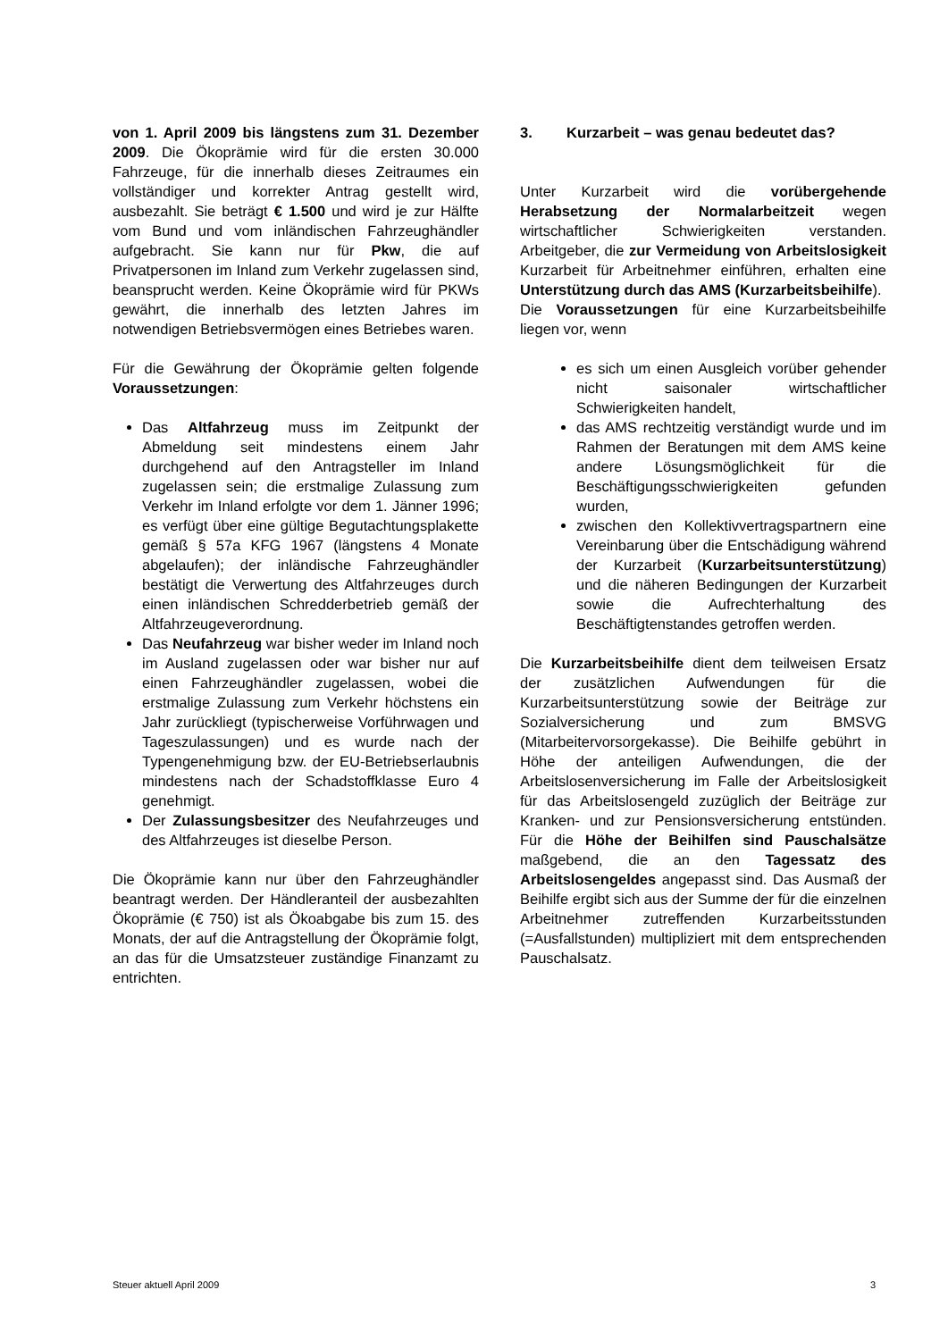von 1. April 2009 bis längstens zum 31. Dezember 2009. Die Ökoprämie wird für die ersten 30.000 Fahrzeuge, für die innerhalb dieses Zeitraumes ein vollständiger und korrekter Antrag gestellt wird, ausbezahlt. Sie beträgt € 1.500 und wird je zur Hälfte vom Bund und vom inländischen Fahrzeughändler aufgebracht. Sie kann nur für Pkw, die auf Privatpersonen im Inland zum Verkehr zugelassen sind, beansprucht werden. Keine Ökoprämie wird für PKWs gewährt, die innerhalb des letzten Jahres im notwendigen Betriebsvermögen eines Betriebes waren.
Für die Gewährung der Ökoprämie gelten folgende Voraussetzungen:
Das Altfahrzeug muss im Zeitpunkt der Abmeldung seit mindestens einem Jahr durchgehend auf den Antragsteller im Inland zugelassen sein; die erstmalige Zulassung zum Verkehr im Inland erfolgte vor dem 1. Jänner 1996; es verfügt über eine gültige Begutachtungsplakette gemäß § 57a KFG 1967 (längstens 4 Monate abgelaufen); der inländische Fahrzeughändler bestätigt die Verwertung des Altfahrzeuges durch einen inländischen Schredderbetrieb gemäß der Altfahrzeugeverordnung.
Das Neufahrzeug war bisher weder im Inland noch im Ausland zugelassen oder war bisher nur auf einen Fahrzeughändler zugelassen, wobei die erstmalige Zulassung zum Verkehr höchstens ein Jahr zurückliegt (typischerweise Vorführwagen und Tageszulassungen) und es wurde nach der Typengenehmigung bzw. der EU-Betriebserlaubnis mindestens nach der Schadstoffklasse Euro 4 genehmigt.
Der Zulassungsbesitzer des Neufahrzeuges und des Altfahrzeuges ist dieselbe Person.
Die Ökoprämie kann nur über den Fahrzeughändler beantragt werden. Der Händleranteil der ausbezahlten Ökoprämie (€ 750) ist als Ökoabgabe bis zum 15. des Monats, der auf die Antragstellung der Ökoprämie folgt, an das für die Umsatzsteuer zuständige Finanzamt zu entrichten.
3. Kurzarbeit – was genau bedeutet das?
Unter Kurzarbeit wird die vorübergehende Herabsetzung der Normalarbeitzeit wegen wirtschaftlicher Schwierigkeiten verstanden. Arbeitgeber, die zur Vermeidung von Arbeitslosigkeit Kurzarbeit für Arbeitnehmer einführen, erhalten eine Unterstützung durch das AMS (Kurzarbeitsbeihilfe).
Die Voraussetzungen für eine Kurzarbeitsbeihilfe liegen vor, wenn
es sich um einen Ausgleich vorüber gehender nicht saisonaler wirtschaftlicher Schwierigkeiten handelt,
das AMS rechtzeitig verständigt wurde und im Rahmen der Beratungen mit dem AMS keine andere Lösungsmöglichkeit für die Beschäftigungsschwierigkeiten gefunden wurden,
zwischen den Kollektivvertragspartnern eine Vereinbarung über die Entschädigung während der Kurzarbeit (Kurzarbeitsunterstützung) und die näheren Bedingungen der Kurzarbeit sowie die Aufrechterhaltung des Beschäftigtenstandes getroffen werden.
Die Kurzarbeitsbeihilfe dient dem teilweisen Ersatz der zusätzlichen Aufwendungen für die Kurzarbeitsunterstützung sowie der Beiträge zur Sozialversicherung und zum BMSVG (Mitarbeitervorsorgekasse). Die Beihilfe gebührt in Höhe der anteiligen Aufwendungen, die der Arbeitslosenversicherung im Falle der Arbeitslosigkeit für das Arbeitslosengeld zuzüglich der Beiträge zur Kranken- und zur Pensionsversicherung entstünden. Für die Höhe der Beihilfen sind Pauschalsätze maßgebend, die an den Tagessatz des Arbeitslosengeldes angepasst sind. Das Ausmaß der Beihilfe ergibt sich aus der Summe der für die einzelnen Arbeitnehmer zutreffenden Kurzarbeitsstunden (=Ausfallstunden) multipliziert mit dem entsprechenden Pauschalsatz.
Steuer aktuell April 2009 3